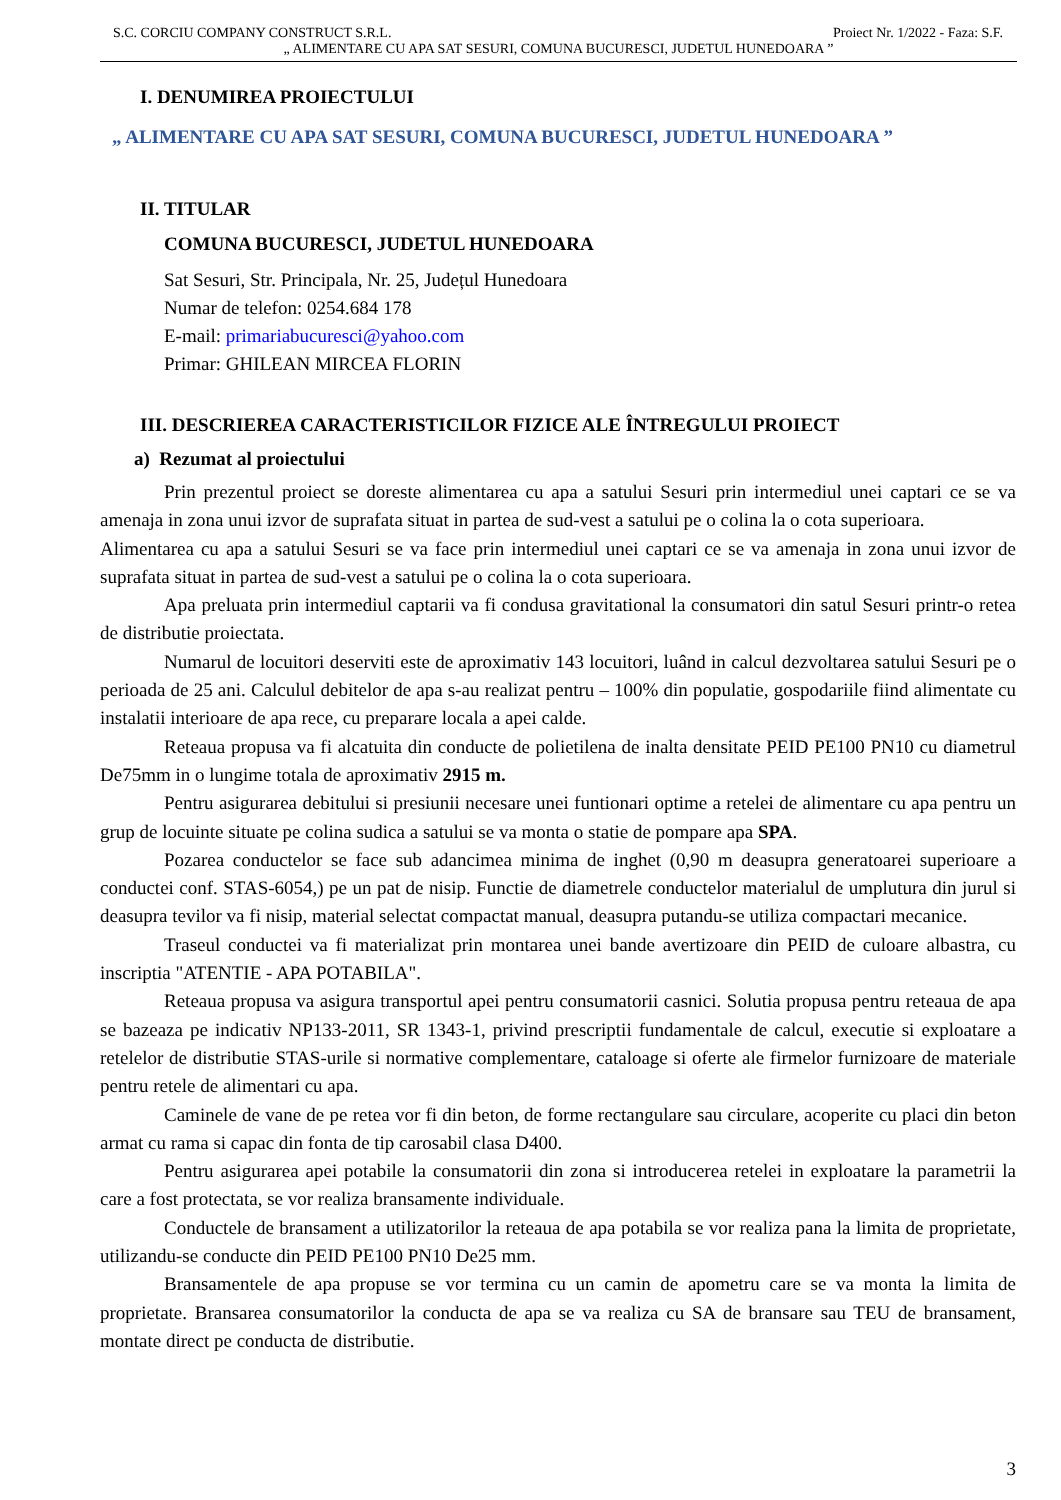S.C. CORCIU COMPANY CONSTRUCT S.R.L. Proiect Nr. 1/2022 - Faza: S.F.
„ ALIMENTARE CU APA SAT SESURI, COMUNA BUCURESCI, JUDETUL HUNEDOARA ”
I. DENUMIREA PROIECTULUI
„ ALIMENTARE CU APA SAT SESURI, COMUNA BUCURESCI, JUDETUL HUNEDOARA ”
II. TITULAR
COMUNA BUCURESCI, JUDETUL HUNEDOARA
Sat Sesuri, Str. Principala, Nr. 25, Județul Hunedoara
Numar de telefon: 0254.684 178
E-mail: primariabucuresci@yahoo.com
Primar: GHILEAN MIRCEA FLORIN
III. DESCRIEREA CARACTERISTICILOR FIZICE ALE ÎNTREGULUI PROIECT
a) Rezumat al proiectului
Prin prezentul proiect se doreste alimentarea cu apa a satului Sesuri prin intermediul unei captari ce se va amenaja in zona unui izvor de suprafata situat in partea de sud-vest a satului pe o colina la o cota superioara.
Alimentarea cu apa a satului Sesuri se va face prin intermediul unei captari ce se va amenaja in zona unui izvor de suprafata situat in partea de sud-vest a satului pe o colina la o cota superioara.
Apa preluata prin intermediul captarii va fi condusa gravitational la consumatori din satul Sesuri printr-o retea de distributie proiectata.
Numarul de locuitori deserviti este de aproximativ 143 locuitori, luând in calcul dezvoltarea satului Sesuri pe o perioada de 25 ani. Calculul debitelor de apa s-au realizat pentru – 100% din populatie, gospodariile fiind alimentate cu instalatii interioare de apa rece, cu preparare locala a apei calde.
Reteaua propusa va fi alcatuita din conducte de polietilena de inalta densitate PEID PE100 PN10 cu diametrul De75mm in o lungime totala de aproximativ 2915 m.
Pentru asigurarea debitului si presiunii necesare unei funtionari optime a retelei de alimentare cu apa pentru un grup de locuinte situate pe colina sudica a satului se va monta o statie de pompare apa SPA.
Pozarea conductelor se face sub adancimea minima de inghet (0,90 m deasupra generatoarei superioare a conductei conf. STAS-6054,) pe un pat de nisip. Functie de diametrele conductelor materialul de umplutura din jurul si deasupra tevilor va fi nisip, material selectat compactat manual, deasupra putandu-se utiliza compactari mecanice.
Traseul conductei va fi materializat prin montarea unei bande avertizoare din PEID de culoare albastra, cu inscriptia "ATENTIE - APA POTABILA".
Reteaua propusa va asigura transportul apei pentru consumatorii casnici. Solutia propusa pentru reteaua de apa se bazeaza pe indicativ NP133-2011, SR 1343-1, privind prescriptii fundamentale de calcul, executie si exploatare a retelelor de distributie STAS-urile si normative complementare, cataloage si oferte ale firmelor furnizoare de materiale pentru retele de alimentari cu apa.
Caminele de vane de pe retea vor fi din beton, de forme rectangulare sau circulare, acoperite cu placi din beton armat cu rama si capac din fonta de tip carosabil clasa D400.
Pentru asigurarea apei potabile la consumatorii din zona si introducerea retelei in exploatare la parametrii la care a fost protectata, se vor realiza bransamente individuale.
Conductele de bransament a utilizatorilor la reteaua de apa potabila se vor realiza pana la limita de proprietate, utilizandu-se conducte din PEID PE100 PN10 De25 mm.
Bransamentele de apa propuse se vor termina cu un camin de apometru care se va monta la limita de proprietate. Bransarea consumatorilor la conducta de apa se va realiza cu SA de bransare sau TEU de bransament, montate direct pe conducta de distributie.
3